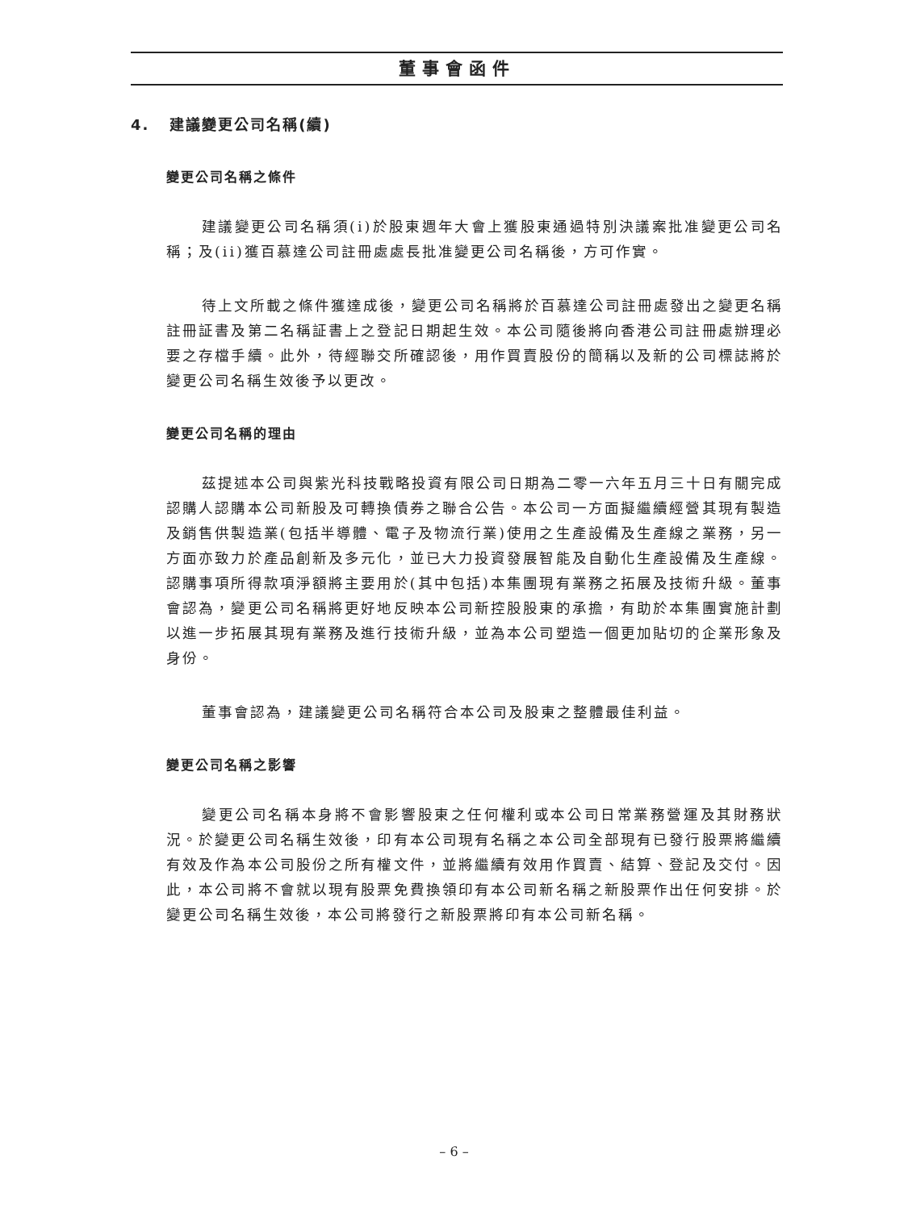董事會函件
4. 建議變更公司名稱(續)
變更公司名稱之條件
建議變更公司名稱須(i)於股東週年大會上獲股東通過特別決議案批准變更公司名稱；及(ii)獲百慕達公司註冊處處長批准變更公司名稱後，方可作實。
待上文所載之條件獲達成後，變更公司名稱將於百慕達公司註冊處發出之變更名稱註冊証書及第二名稱証書上之登記日期起生效。本公司隨後將向香港公司註冊處辦理必要之存檔手續。此外，待經聯交所確認後，用作買賣股份的簡稱以及新的公司標誌將於變更公司名稱生效後予以更改。
變更公司名稱的理由
茲提述本公司與紫光科技戰略投資有限公司日期為二零一六年五月三十日有關完成認購人認購本公司新股及可轉換債券之聯合公告。本公司一方面擬繼續經營其現有製造及銷售供製造業(包括半導體、電子及物流行業)使用之生產設備及生產線之業務，另一方面亦致力於產品創新及多元化，並已大力投資發展智能及自動化生產設備及生產線。認購事項所得款項淨額將主要用於(其中包括)本集團現有業務之拓展及技術升級。董事會認為，變更公司名稱將更好地反映本公司新控股股東的承擔，有助於本集團實施計劃以進一步拓展其現有業務及進行技術升級，並為本公司塑造一個更加貼切的企業形象及身份。
董事會認為，建議變更公司名稱符合本公司及股東之整體最佳利益。
變更公司名稱之影響
變更公司名稱本身將不會影響股東之任何權利或本公司日常業務營運及其財務狀況。於變更公司名稱生效後，印有本公司現有名稱之本公司全部現有已發行股票將繼續有效及作為本公司股份之所有權文件，並將繼續有效用作買賣、結算、登記及交付。因此，本公司將不會就以現有股票免費換領印有本公司新名稱之新股票作出任何安排。於變更公司名稱生效後，本公司將發行之新股票將印有本公司新名稱。
– 6 –